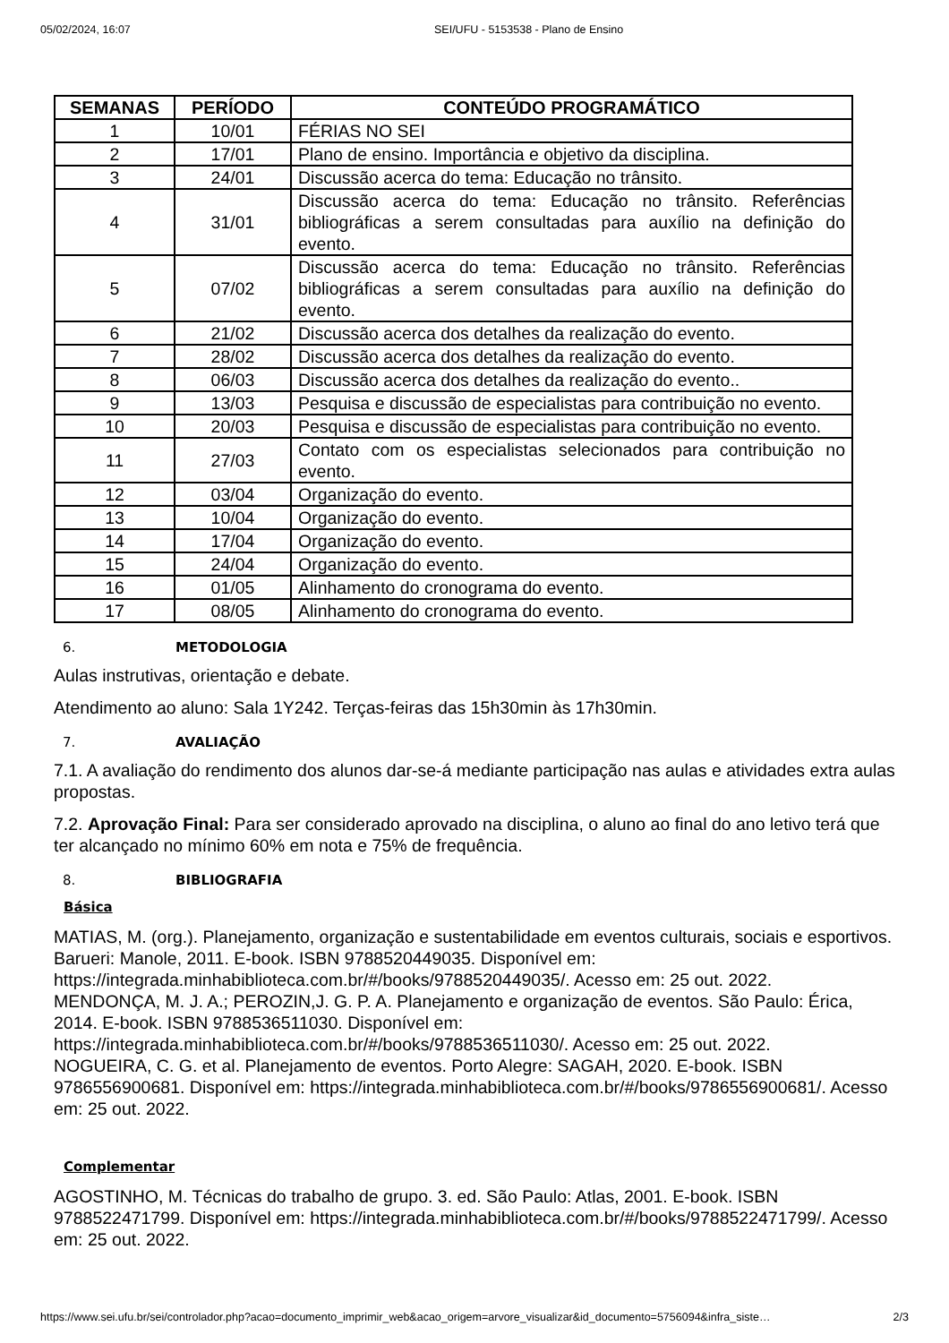05/02/2024, 16:07 SEI/UFU - 5153538 - Plano de Ensino
| SEMANAS | PERÍODO | CONTEÚDO PROGRAMÁTICO |
| --- | --- | --- |
| 1 | 10/01 | FÉRIAS NO SEI |
| 2 | 17/01 | Plano de ensino. Importância e objetivo da disciplina. |
| 3 | 24/01 | Discussão acerca do tema: Educação no trânsito. |
| 4 | 31/01 | Discussão acerca do tema: Educação no trânsito. Referências bibliográficas a serem consultadas para auxílio na definição do evento. |
| 5 | 07/02 | Discussão acerca do tema: Educação no trânsito. Referências bibliográficas a serem consultadas para auxílio na definição do evento. |
| 6 | 21/02 | Discussão acerca dos detalhes da realização do evento. |
| 7 | 28/02 | Discussão acerca dos detalhes da realização do evento. |
| 8 | 06/03 | Discussão acerca dos detalhes da realização do evento.. |
| 9 | 13/03 | Pesquisa e discussão de especialistas para contribuição no evento. |
| 10 | 20/03 | Pesquisa e discussão de especialistas para contribuição no evento. |
| 11 | 27/03 | Contato com os especialistas selecionados para contribuição no evento. |
| 12 | 03/04 | Organização do evento. |
| 13 | 10/04 | Organização do evento. |
| 14 | 17/04 | Organização do evento. |
| 15 | 24/04 | Organização do evento. |
| 16 | 01/05 | Alinhamento do cronograma do evento. |
| 17 | 08/05 | Alinhamento do cronograma do evento. |
6. METODOLOGIA
Aulas instrutivas, orientação e debate.
Atendimento ao aluno: Sala 1Y242. Terças-feiras das 15h30min às 17h30min.
7. AVALIAÇÃO
7.1. A avaliação do rendimento dos alunos dar-se-á mediante participação nas aulas e atividades extra aulas propostas.
7.2. Aprovação Final: Para ser considerado aprovado na disciplina, o aluno ao final do ano letivo terá que ter alcançado no mínimo 60% em nota e 75% de frequência.
8. BIBLIOGRAFIA
Básica
MATIAS, M. (org.). Planejamento, organização e sustentabilidade em eventos culturais, sociais e esportivos. Barueri: Manole, 2011. E-book. ISBN 9788520449035. Disponível em: https://integrada.minhabiblioteca.com.br/#/books/9788520449035/. Acesso em: 25 out. 2022.
MENDONÇA, M. J. A.; PEROZIN,J. G. P. A. Planejamento e organização de eventos. São Paulo: Érica, 2014. E-book. ISBN 9788536511030. Disponível em: https://integrada.minhabiblioteca.com.br/#/books/9788536511030/. Acesso em: 25 out. 2022.
NOGUEIRA, C. G. et al. Planejamento de eventos. Porto Alegre: SAGAH, 2020. E-book. ISBN 9786556900681. Disponível em: https://integrada.minhabiblioteca.com.br/#/books/9786556900681/. Acesso em: 25 out. 2022.
Complementar
AGOSTINHO, M. Técnicas do trabalho de grupo. 3. ed. São Paulo: Atlas, 2001. E-book. ISBN 9788522471799. Disponível em: https://integrada.minhabiblioteca.com.br/#/books/9788522471799/. Acesso em: 25 out. 2022.
https://www.sei.ufu.br/sei/controlador.php?acao=documento_imprimir_web&acao_origem=arvore_visualizar&id_documento=5756094&infra_siste… 2/3